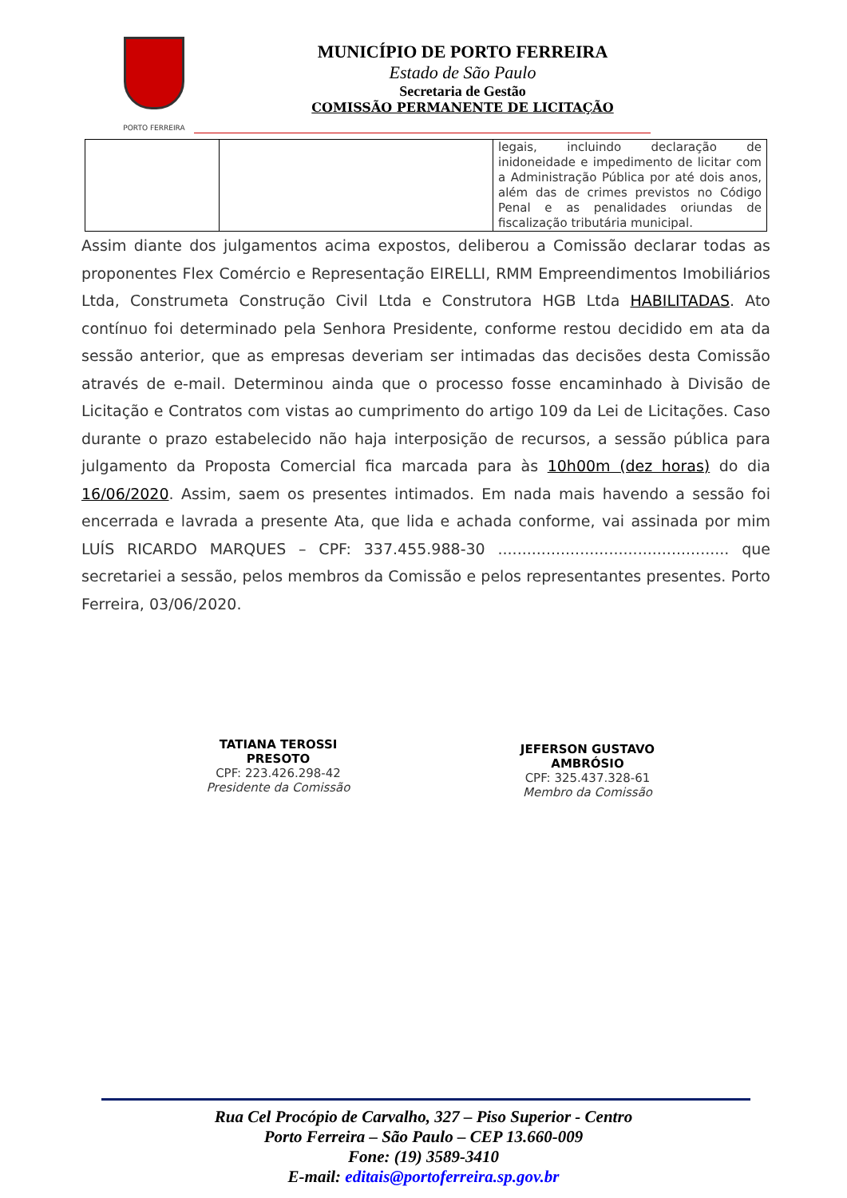PORTO FERREIRA
MUNICÍPIO DE PORTO FERREIRA
Estado de São Paulo
Secretaria de Gestão
COMISSÃO PERMANENTE DE LICITAÇÃO
| | | legais, incluindo declaração de inidoneidade e impedimento de licitar com a Administração Pública por até dois anos, além das de crimes previstos no Código Penal e as penalidades oriundas de fiscalização tributária municipal. |
Assim diante dos julgamentos acima expostos, deliberou a Comissão declarar todas as proponentes Flex Comércio e Representação EIRELLI, RMM Empreendimentos Imobiliários Ltda, Construmeta Construção Civil Ltda e Construtora HGB Ltda HABILITADAS. Ato contínuo foi determinado pela Senhora Presidente, conforme restou decidido em ata da sessão anterior, que as empresas deveriam ser intimadas das decisões desta Comissão através de e-mail. Determinou ainda que o processo fosse encaminhado à Divisão de Licitação e Contratos com vistas ao cumprimento do artigo 109 da Lei de Licitações. Caso durante o prazo estabelecido não haja interposição de recursos, a sessão pública para julgamento da Proposta Comercial fica marcada para às 10h00m (dez horas) do dia 16/06/2020. Assim, saem os presentes intimados. Em nada mais havendo a sessão foi encerrada e lavrada a presente Ata, que lida e achada conforme, vai assinada por mim LUÍS RICARDO MARQUES – CPF: 337.455.988-30 ................................................ que secretariei a sessão, pelos membros da Comissão e pelos representantes presentes. Porto Ferreira, 03/06/2020.
TATIANA TEROSSI PRESOTO
CPF: 223.426.298-42
Presidente da Comissão
JEFERSON GUSTAVO AMBRÓSIO
CPF: 325.437.328-61
Membro da Comissão
Rua Cel Procópio de Carvalho, 327 – Piso Superior - Centro
Porto Ferreira – São Paulo – CEP 13.660-009
Fone: (19) 3589-3410
E-mail: editais@portoferreira.sp.gov.br